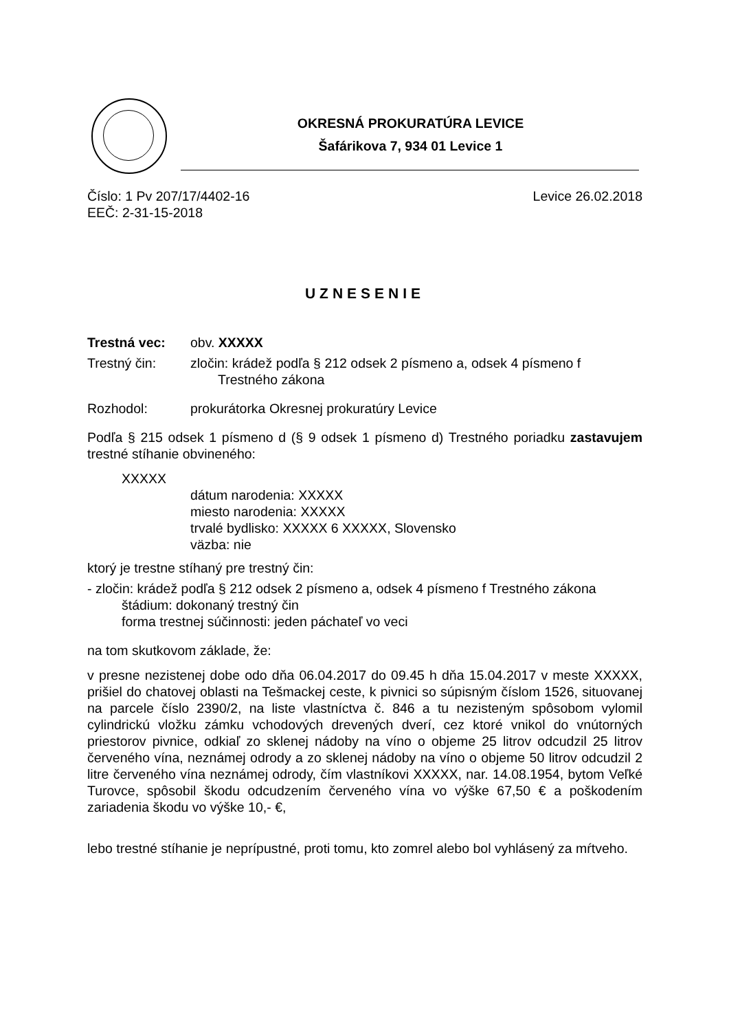OKRESNÁ PROKURATÚRA LEVICE
Šafárikova 7, 934 01 Levice 1
Číslo: 1 Pv 207/17/4402-16 Levice 26.02.2018
EEČ: 2-31-15-2018
UZNESENIE
Trestná vec: obv. XXXXX
Trestný čin: zločin: krádež podľa § 212 odsek 2 písmeno a, odsek 4 písmeno f
Trestného zákona
Rozhodol: prokurátorka Okresnej prokuratúry Levice
Podľa § 215 odsek 1 písmeno d (§ 9 odsek 1 písmeno d) Trestného poriadku zastavujem trestné stíhanie obvineného:
XXXXX
dátum narodenia: XXXXX
miesto narodenia: XXXXX
trvalé bydlisko: XXXXX 6 XXXXX, Slovensko
väzba: nie
ktorý je trestne stíhaný pre trestný čin:
- zločin: krádež podľa § 212 odsek 2 písmeno a, odsek 4 písmeno f Trestného zákona
štádium: dokonaný trestný čin
forma trestnej súčinnosti: jeden páchateľ vo veci
na tom skutkovom základe, že:
v presne nezistenej dobe odo dňa 06.04.2017 do 09.45 h dňa 15.04.2017 v meste XXXXX, prišiel do chatovej oblasti na Tešmackej ceste, k pivnici so súpisným číslom 1526, situovanej na parcele číslo 2390/2, na liste vlastníctva č. 846 a tu nezisteným spôsobom vylomil cylindrickú vložku zámku vchodových drevených dverí, cez ktoré vnikol do vnútorných priestorov pivnice, odkiaľ zo sklenej nádoby na víno o objeme 25 litrov odcudzil 25 litrov červeného vína, neznámej odrody a zo sklenej nádoby na víno o objeme 50 litrov odcudzil 2 litre červeného vína neznámej odrody, čím vlastníkovi XXXXX, nar. 14.08.1954, bytom Veľké Turovce, spôsobil škodu odcudzením červeného vína vo výške 67,50 € a poškodením zariadenia škodu vo výške 10,- €,
lebo trestné stíhanie je neprípustné, proti tomu, kto zomrel alebo bol vyhlásený za mŕtveho.